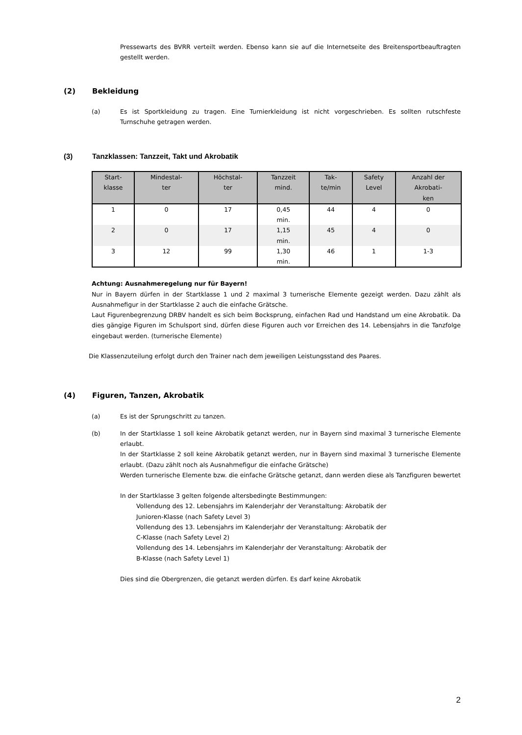Pressewarts des BVRR verteilt werden. Ebenso kann sie auf die Internetseite des Breitensportbeauftragten gestellt werden.
(2) Bekleidung
(a) Es ist Sportkleidung zu tragen. Eine Turnierkleidung ist nicht vorgeschrieben. Es sollten rutschfeste Turnschuhe getragen werden.
(3) Tanzklassen: Tanzzeit, Takt und Akrobatik
| Start- klasse | Mindestal- ter | Höchstal- ter | Tanzzeit mind. | Tak- te/min | Safety Level | Anzahl der Akrobati- ken |
| --- | --- | --- | --- | --- | --- | --- |
| 1 | 0 | 17 | 0,45 min. | 44 | 4 | 0 |
| 2 | 0 | 17 | 1,15 min. | 45 | 4 | 0 |
| 3 | 12 | 99 | 1,30 min. | 46 | 1 | 1-3 |
Achtung: Ausnahmeregelung nur für Bayern!
Nur in Bayern dürfen in der Startklasse 1 und 2 maximal 3 turnerische Elemente gezeigt werden. Dazu zählt als Ausnahmefigur in der Startklasse 2 auch die einfache Grätsche.
Laut Figurenbegrenzung DRBV handelt es sich beim Bocksprung, einfachen Rad und Handstand um eine Akrobatik. Da dies gängige Figuren im Schulsport sind, dürfen diese Figuren auch vor Erreichen des 14. Lebensjahrs in die Tanzfolge eingebaut werden. (turnerische Elemente)
Die Klassenzuteilung erfolgt durch den Trainer nach dem jeweiligen Leistungsstand des Paares.
(4) Figuren, Tanzen, Akrobatik
(a) Es ist der Sprungschritt zu tanzen.
(b) In der Startklasse 1 soll keine Akrobatik getanzt werden, nur in Bayern sind maximal 3 turnerische Elemente erlaubt.
In der Startklasse 2 soll keine Akrobatik getanzt werden, nur in Bayern sind maximal 3 turnerische Elemente erlaubt. (Dazu zählt noch als Ausnahmefigur die einfache Grätsche)
Werden turnerische Elemente bzw. die einfache Grätsche getanzt, dann werden diese als Tanzfiguren bewertet
In der Startklasse 3 gelten folgende altersbedingte Bestimmungen:
Vollendung des 12. Lebensjahrs im Kalenderjahr der Veranstaltung: Akrobatik der
Junioren-Klasse (nach Safety Level 3)
Vollendung des 13. Lebensjahrs im Kalenderjahr der Veranstaltung: Akrobatik der
C-Klasse (nach Safety Level 2)
Vollendung des 14. Lebensjahrs im Kalenderjahr der Veranstaltung: Akrobatik der
B-Klasse (nach Safety Level 1)
Dies sind die Obergrenzen, die getanzt werden dürfen. Es darf keine Akrobatik
2